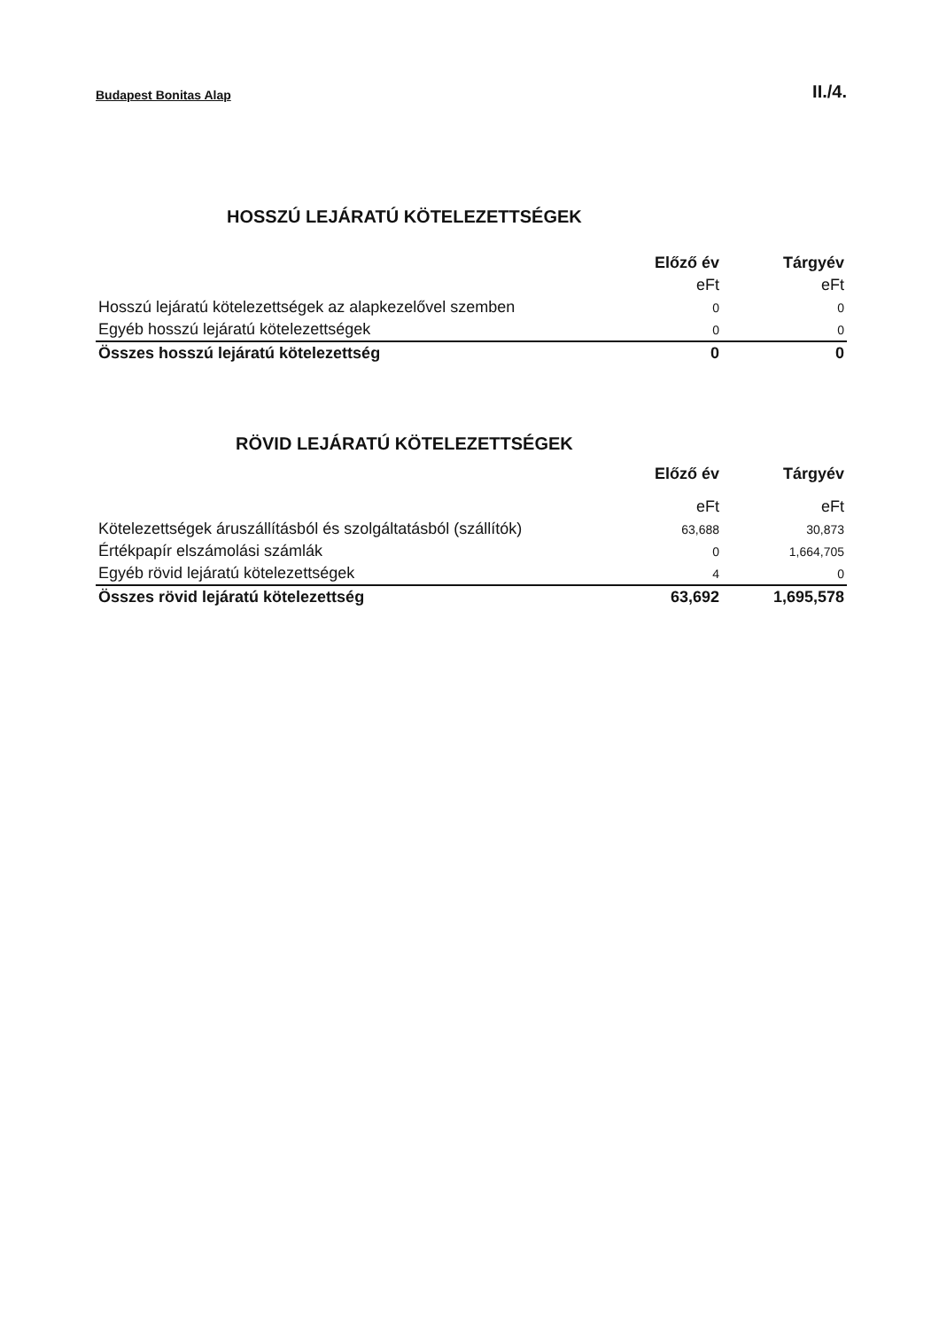Budapest Bonitas Alap II./4.
HOSSZÚ LEJÁRATÚ KÖTELEZETTSÉGEK
| | Előző év | Tárgyév |
| | eFt | eFt |
| Hosszú lejáratú kötelezettségek az alapkezelővel szemben | 0 | 0 |
| Egyéb hosszú lejáratú kötelezettségek | 0 | 0 |
| Összes hosszú lejáratú kötelezettség | 0 | 0 |
RÖVID LEJÁRATÚ KÖTELEZETTSÉGEK
| | Előző év | Tárgyév |
| | eFt | eFt |
| Kötelezettségek áruszállításból és szolgáltatásból (szállítók) | 63,688 | 30,873 |
| Értékpapír elszámolási számlák | 0 | 1,664,705 |
| Egyéb rövid lejáratú kötelezettségek | 4 | 0 |
| Összes rövid lejáratú kötelezettség | 63,692 | 1,695,578 |